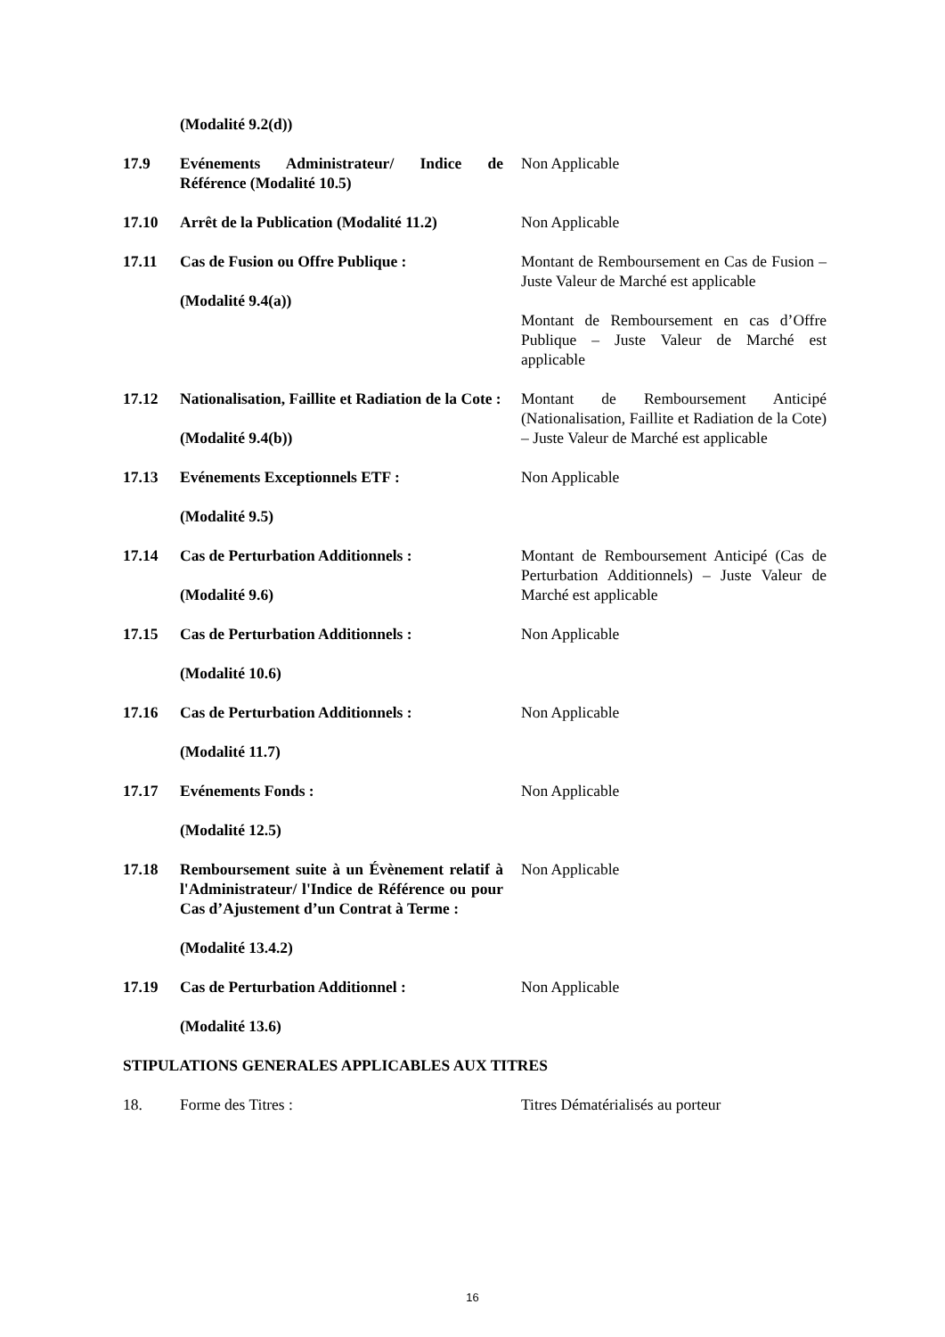(Modalité 9.2(d))
17.9 Evénements Administrateur/ Indice de Référence (Modalité 10.5)
Non Applicable
17.10 Arrêt de la Publication (Modalité 11.2)
Non Applicable
17.11 Cas de Fusion ou Offre Publique :
(Modalité 9.4(a))
Montant de Remboursement en Cas de Fusion – Juste Valeur de Marché est applicable
Montant de Remboursement en cas d’Offre Publique – Juste Valeur de Marché est applicable
17.12 Nationalisation, Faillite et Radiation de la Cote :
(Modalité 9.4(b))
Montant de Remboursement Anticipé (Nationalisation, Faillite et Radiation de la Cote) – Juste Valeur de Marché est applicable
17.13 Evénements Exceptionnels ETF :
(Modalité 9.5)
Non Applicable
17.14 Cas de Perturbation Additionnels :
(Modalité 9.6)
Montant de Remboursement Anticipé (Cas de Perturbation Additionnels) – Juste Valeur de Marché est applicable
17.15 Cas de Perturbation Additionnels :
(Modalité 10.6)
Non Applicable
17.16 Cas de Perturbation Additionnels :
(Modalité 11.7)
Non Applicable
17.17 Evénements Fonds :
(Modalité 12.5)
Non Applicable
17.18 Remboursement suite à un Évènement relatif à l'Administrateur/ l'Indice de Référence ou pour Cas d’Ajustement d’un Contrat à Terme :
(Modalité 13.4.2)
Non Applicable
17.19 Cas de Perturbation Additionnel :
(Modalité 13.6)
Non Applicable
STIPULATIONS GENERALES APPLICABLES AUX TITRES
18. Forme des Titres : Titres Dématérialisés au porteur
16